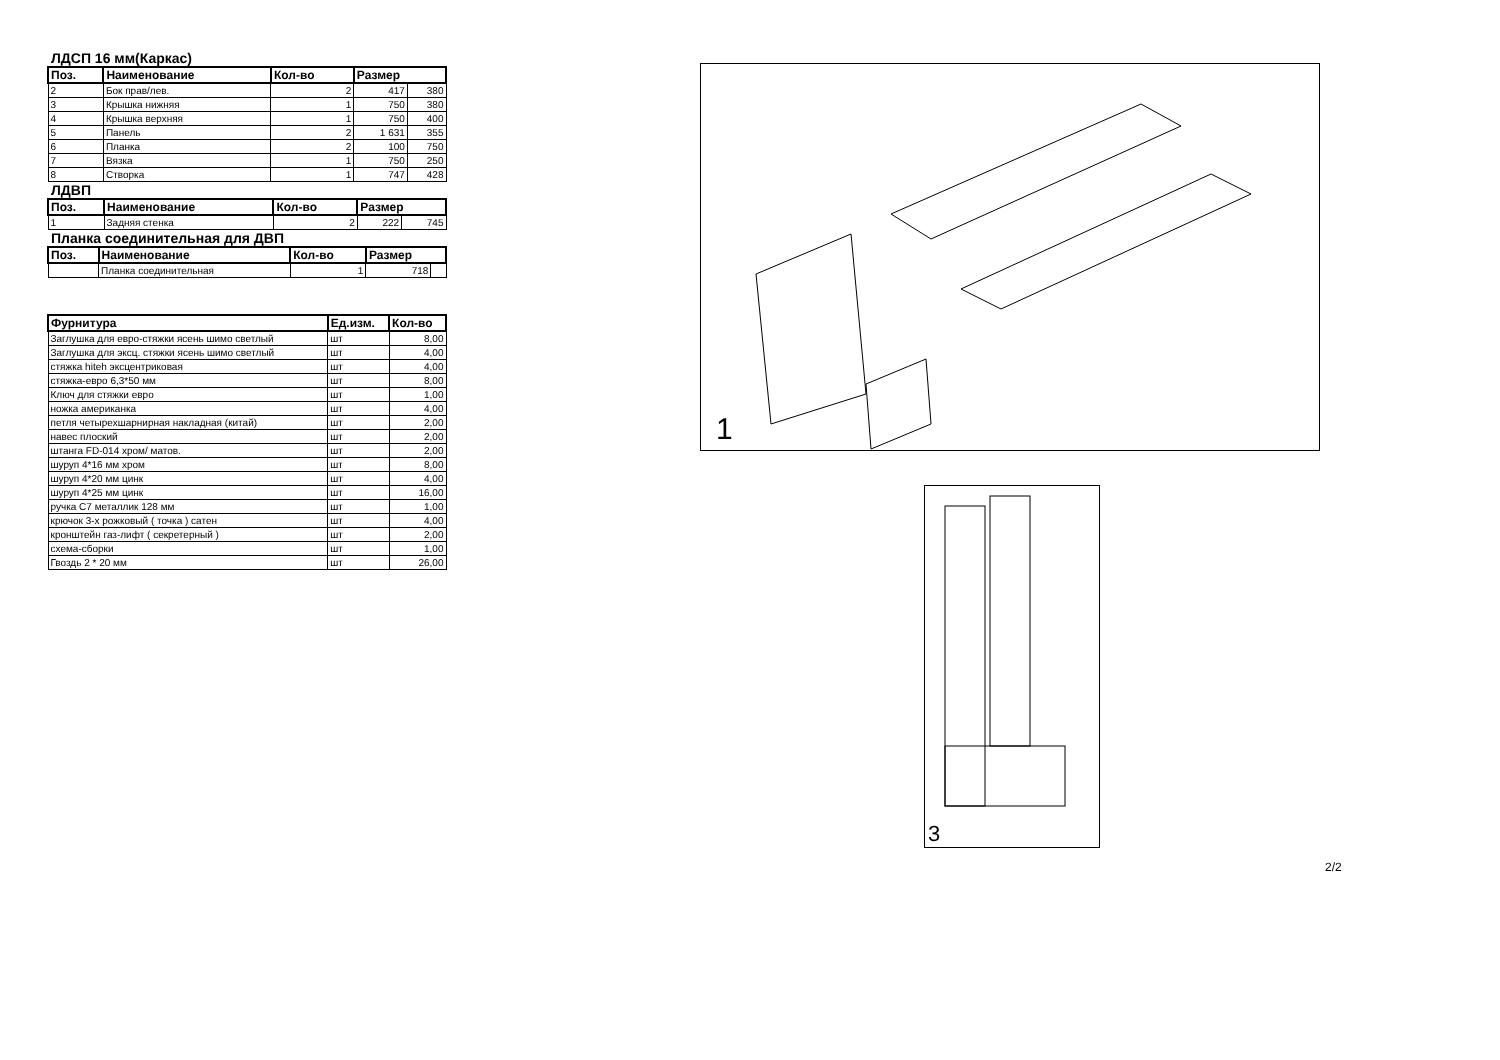ЛДСП 16 мм(Каркас)
| Поз. | Наименование | Кол-во | Размер | |
| --- | --- | --- | --- | --- |
| 2 | Бок прав/лев. | 2 | 417 | 380 |
| 3 | Крышка нижняя | 1 | 750 | 380 |
| 4 | Крышка верхняя | 1 | 750 | 400 |
| 5 | Панель | 2 | 1 631 | 355 |
| 6 | Планка | 2 | 100 | 750 |
| 7 | Вязка | 1 | 750 | 250 |
| 8 | Створка | 1 | 747 | 428 |
ЛДВП
| Поз. | Наименование | Кол-во | Размер | |
| --- | --- | --- | --- | --- |
| 1 | Задняя стенка | 2 | 222 | 745 |
Планка соединительная для ДВП
| Поз. | Наименование | Кол-во | Размер | |
| --- | --- | --- | --- | --- |
| | Планка соединительная | 1 | 718 | |
| Фурнитура | Ед.изм. | Кол-во |
| --- | --- | --- |
| Заглушка для евро-стяжки ясень шимо светлый | шт | 8,00 |
| Заглушка для эксц. стяжки ясень шимо светлый | шт | 4,00 |
| стяжка hiteh эксцентриковая | шт | 4,00 |
| стяжка-евро 6,3*50 мм | шт | 8,00 |
| Ключ для стяжки евро | шт | 1,00 |
| ножка американка | шт | 4,00 |
| петля четырехшарнирная накладная (китай) | шт | 2,00 |
| навес плоский | шт | 2,00 |
| штанга FD-014 хром/ матов. | шт | 2,00 |
| шуруп 4*16 мм хром | шт | 8,00 |
| шуруп 4*20 мм цинк | шт | 4,00 |
| шуруп 4*25 мм цинк | шт | 16,00 |
| ручка С7 металлик 128 мм | шт | 1,00 |
| крючок 3-х рожковый ( точка ) сатен | шт | 4,00 |
| кронштейн газ-лифт ( секретерный ) | шт | 2,00 |
| схема-сборки | шт | 1,00 |
| Гвоздь 2 * 20 мм | шт | 26,00 |
1
3
2/2